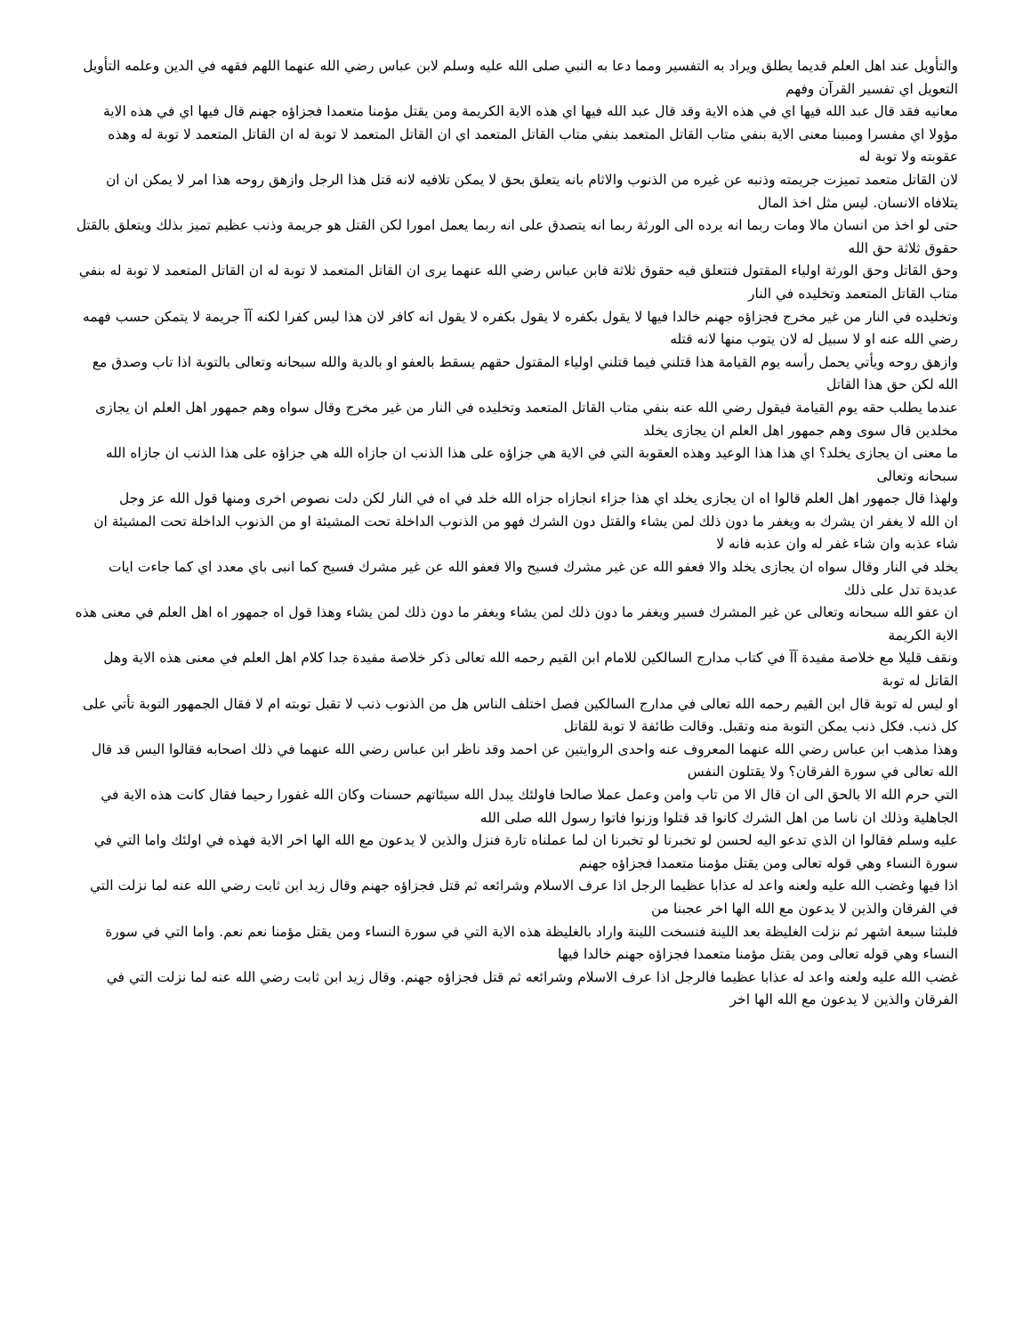والتأويل عند اهل العلم قديما يطلق ويراد به التفسير ومما دعا به النبي صلى الله عليه وسلم لابن عباس رضي الله عنهما اللهم فقهه في الدين وعلمه التأويل التعويل اي تفسير القرآن وفهم
معانيه فقد قال عبد الله فيها اي في هذه الاية وقد قال عبد الله فيها اي هذه الاية الكريمة ومن يقتل مؤمنا متعمدا فجزاؤه جهنم قال فيها اي في هذه الاية
مؤولا اي مفسرا ومبينا معنى الاية بنفي متاب القاتل المتعمد بنفي متاب القاتل المتعمد اي ان القاتل المتعمد لا توبة له ان القاتل المتعمد لا توبة له وهذه عقوبته ولا توبة له
لان القاتل متعمد تميزت جريمته وذنبه عن غيره من الذنوب والاثام بانه يتعلق بحق لا يمكن تلافيه لانه قتل هذا الرجل وازهق روحه هذا امر لا يمكن ان ان يتلافاه الانسان. ليس مثل اخذ المال
حتى لو اخذ من انسان مالا ومات ربما انه يرده الى الورثة ربما انه يتصدق على انه ربما يعمل امورا لكن القتل هو جريمة وذنب عظيم تميز بذلك ويتعلق بالقتل حقوق ثلاثة حق الله
وحق القاتل وحق الورثة اولياء المقتول فتتعلق فيه حقوق ثلاثة فابن عباس رضي الله عنهما يرى ان القاتل المتعمد لا توبة له ان القاتل المتعمد لا توبة له بنفي متاب القاتل المتعمد وتخليده في النار
وتخليده في النار من غير مخرج فجزاؤه جهنم خالدا فيها لا يقول بكفره لا يقول بكفره لا يقول انه كافر لان هذا ليس كفرا لكنه آآ جريمة لا يتمكن حسب فهمه رضي الله عنه او لا سبيل له لان يتوب منها لانه قتله
وازهق روحه ويأتي يحمل رأسه يوم القيامة هذا قتلني فيما قتلني اولياء المقتول حقهم يسقط بالعفو او بالدية والله سبحانه وتعالى بالتوبة اذا تاب وصدق مع الله لكن حق هذا القاتل
عندما يطلب حقه يوم القيامة فيقول رضي الله عنه بنفي متاب القاتل المتعمد وتخليده في النار من غير مخرج وقال سواه وهم جمهور اهل العلم ان يجازى مخلدين قال سوى وهم جمهور اهل العلم ان يجازى يخلد
ما معنى ان يجازى يخلد؟ اي هذا هذا الوعيد وهذه العقوبة التي في الاية هي جزاؤه على هذا الذنب ان جازاه الله هي جزاؤه على هذا الذنب ان جازاه الله سبحانه وتعالى
ولهذا قال جمهور اهل العلم قالوا اه ان يجازى يخلد اي هذا جزاء انجازاه جزاه الله خلد في اه في النار لكن دلت نصوص اخرى ومنها قول الله عز وجل
ان الله لا يغفر ان يشرك به ويغفر ما دون ذلك لمن يشاء والقتل دون الشرك فهو من الذنوب الداخلة تحت المشيئة او من الذنوب الداخلة تحت المشيئة ان شاء عذبه وان شاء غفر له وان عذبه فانه لا
يخلد في النار وقال سواه ان يجازى يخلد والا فعفو الله عن غير مشرك فسيح والا فعفو الله عن غير مشرك فسيح كما انبى باي معدد اي كما جاءت ايات عديدة تدل على ذلك
ان عفو الله سبحانه وتعالى عن غير المشرك فسير ويغفر ما دون ذلك لمن يشاء ويغفر ما دون ذلك لمن يشاء وهذا قول اه جمهور اه اهل العلم في معنى هذه الاية الكريمة
ونقف قليلا مع خلاصة مفيدة آآ في كتاب مدارج السالكين للامام ابن القيم رحمه الله تعالى ذكر خلاصة مفيدة جدا كلام اهل العلم في معنى هذه الاية وهل القاتل له توبة
او ليس له توبة قال ابن القيم رحمه الله تعالى في مدارج السالكين فصل اختلف الناس هل من الذنوب ذنب لا تقبل توبته ام لا فقال الجمهور التوبة تأتي على كل ذنب. فكل ذنب يمكن التوبة منه وتقبل. وقالت طائفة لا توبة للقاتل
وهذا مذهب ابن عباس رضي الله عنهما المعروف عنه واحدى الروايتين عن احمد وقد ناظر ابن عباس رضي الله عنهما في ذلك اصحابه فقالوا اليس قد قال الله تعالى في سورة الفرقان؟ ولا يقتلون النفس
التي حرم الله الا بالحق الى ان قال الا من تاب وامن وعمل عملا صالحا فاولئك يبدل الله سيئاتهم حسنات وكان الله غفورا رحيما فقال كانت هذه الاية في الجاهلية وذلك ان ناسا من اهل الشرك كانوا قد قتلوا وزنوا فاتوا رسول الله صلى الله
عليه وسلم فقالوا ان الذي تدعو اليه لحسن لو تخبرنا لو تخبرنا ان لما عملناه تارة فنزل والذين لا يدعون مع الله الها اخر الاية فهذه في اولئك واما التي في سورة النساء وهي قوله تعالى ومن يقتل مؤمنا متعمدا فجزاؤه جهنم
اذا فيها وغضب الله عليه ولعنه واعد له عذابا عظيما الرجل اذا عرف الاسلام وشرائعه ثم قتل فجزاؤه جهنم وقال زيد ابن ثابت رضي الله عنه لما نزلت التي في الفرقان والذين لا يدعون مع الله الها اخر عجبنا من
فلبثنا سبعة اشهر ثم نزلت الغليظة بعد اللينة فنسخت اللينة واراد بالغليظة هذه الاية التي في سورة النساء ومن يقتل مؤمنا نعم نعم. واما التي في سورة النساء وهي قوله تعالى ومن يقتل مؤمنا متعمدا فجزاؤه جهنم خالدا فيها
غضب الله عليه ولعنه واعد له عذابا عظيما فالرجل اذا عرف الاسلام وشرائعه ثم قتل فجزاؤه جهنم. وقال زيد ابن ثابت رضي الله عنه لما نزلت التي في الفرقان والذين لا يدعون مع الله الها اخر